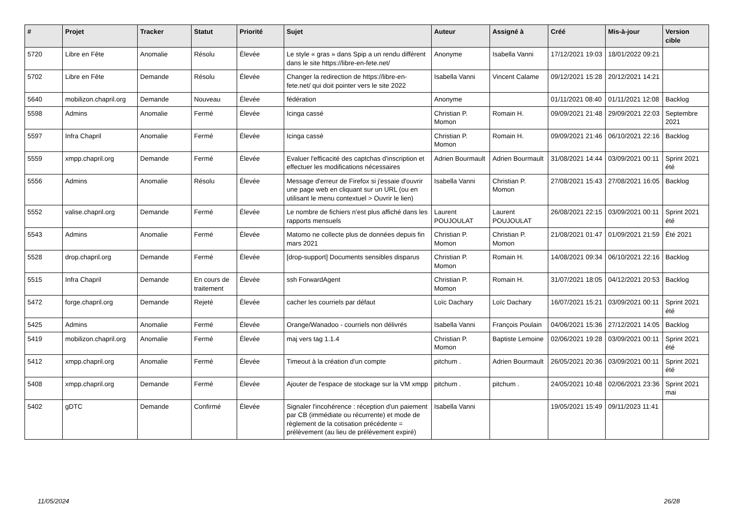| # | Projet | Tracker | Statut | Priorité | Sujet | Auteur | Assigné à | Créé | Mis-à-jour | Version cible |
| --- | --- | --- | --- | --- | --- | --- | --- | --- | --- | --- |
| 5720 | Libre en Fête | Anomalie | Résolu | Élevée | Le style « gras » dans Spip a un rendu différent dans le site https://libre-en-fete.net/ | Anonyme | Isabella Vanni | 17/12/2021 19:03 | 18/01/2022 09:21 | |
| 5702 | Libre en Fête | Demande | Résolu | Élevée | Changer la redirection de https://libre-en-fete.net/ qui doit pointer vers le site 2022 | Isabella Vanni | Vincent Calame | 09/12/2021 15:28 | 20/12/2021 14:21 | |
| 5640 | mobilizon.chapril.org | Demande | Nouveau | Élevée | fédération | Anonyme | | 01/11/2021 08:40 | 01/11/2021 12:08 | Backlog |
| 5598 | Admins | Anomalie | Fermé | Élevée | Icinga cassé | Christian P. Momon | Romain H. | 09/09/2021 21:48 | 29/09/2021 22:03 | Septembre 2021 |
| 5597 | Infra Chapril | Anomalie | Fermé | Élevée | Icinga cassé | Christian P. Momon | Romain H. | 09/09/2021 21:46 | 06/10/2021 22:16 | Backlog |
| 5559 | xmpp.chapril.org | Demande | Fermé | Élevée | Evaluer l'efficacité des captchas d'inscription et effectuer les modifications nécessaires | Adrien Bourmault | Adrien Bourmault | 31/08/2021 14:44 | 03/09/2021 00:11 | Sprint 2021 été |
| 5556 | Admins | Anomalie | Résolu | Élevée | Message d'erreur de Firefox si j'essaie d'ouvrir une page web en cliquant sur un URL (ou en utilisant le menu contextuel > Ouvrir le lien) | Isabella Vanni | Christian P. Momon | 27/08/2021 15:43 | 27/08/2021 16:05 | Backlog |
| 5552 | valise.chapril.org | Demande | Fermé | Élevée | Le nombre de fichiers n'est plus affiché dans les rapports mensuels | Laurent POUJOULAT | Laurent POUJOULAT | 26/08/2021 22:15 | 03/09/2021 00:11 | Sprint 2021 été |
| 5543 | Admins | Anomalie | Fermé | Élevée | Matomo ne collecte plus de données depuis fin mars 2021 | Christian P. Momon | Christian P. Momon | 21/08/2021 01:47 | 01/09/2021 21:59 | Été 2021 |
| 5528 | drop.chapril.org | Demande | Fermé | Élevée | [drop-support] Documents sensibles disparus | Christian P. Momon | Romain H. | 14/08/2021 09:34 | 06/10/2021 22:16 | Backlog |
| 5515 | Infra Chapril | Demande | En cours de traitement | Élevée | ssh ForwardAgent | Christian P. Momon | Romain H. | 31/07/2021 18:05 | 04/12/2021 20:53 | Backlog |
| 5472 | forge.chapril.org | Demande | Rejeté | Élevée | cacher les courriels par défaut | Loïc Dachary | Loïc Dachary | 16/07/2021 15:21 | 03/09/2021 00:11 | Sprint 2021 été |
| 5425 | Admins | Anomalie | Fermé | Élevée | Orange/Wanadoo - courriels non délivrés | Isabella Vanni | François Poulain | 04/06/2021 15:36 | 27/12/2021 14:05 | Backlog |
| 5419 | mobilizon.chapril.org | Anomalie | Fermé | Élevée | maj vers tag 1.1.4 | Christian P. Momon | Baptiste Lemoine | 02/06/2021 19:28 | 03/09/2021 00:11 | Sprint 2021 été |
| 5412 | xmpp.chapril.org | Anomalie | Fermé | Élevée | Timeout à la création d'un compte | pitchum . | Adrien Bourmault | 26/05/2021 20:36 | 03/09/2021 00:11 | Sprint 2021 été |
| 5408 | xmpp.chapril.org | Demande | Fermé | Élevée | Ajouter de l'espace de stockage sur la VM xmpp | pitchum . | pitchum . | 24/05/2021 10:48 | 02/06/2021 23:36 | Sprint 2021 mai |
| 5402 | gDTC | Demande | Confirmé | Élevée | Signaler l'incohérence : réception d'un paiement par CB (immédiate ou récurrente) et mode de règlement de la cotisation précédente = prélèvement (au lieu de prélèvement expiré) | Isabella Vanni | | 19/05/2021 15:49 | 09/11/2023 11:41 | |
11/05/2024 26/28